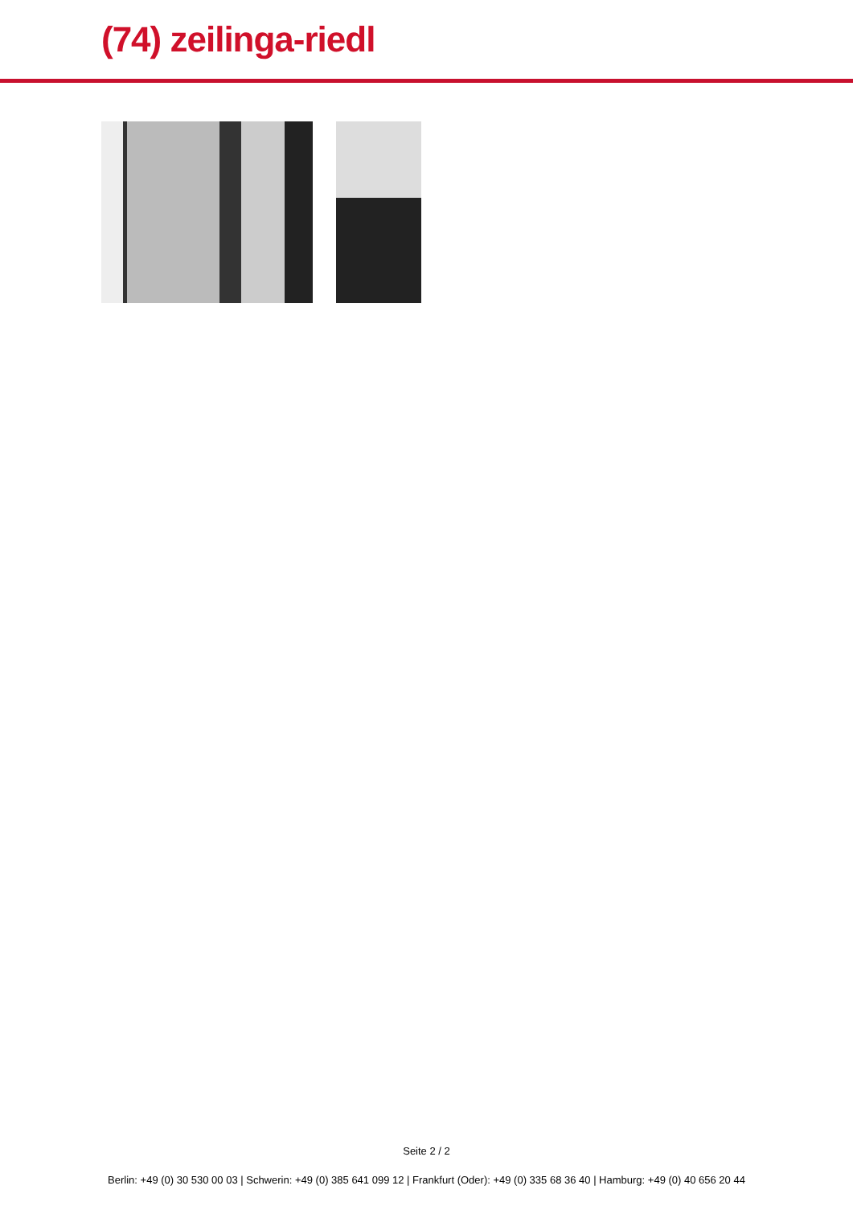(74) zeilinga-riedl
Seite 2 / 2
Berlin: +49 (0) 30 530 00 03 | Schwerin: +49 (0) 385 641 099 12 | Frankfurt (Oder): +49 (0) 335 68 36 40 | Hamburg: +49 (0) 40 656 20 44